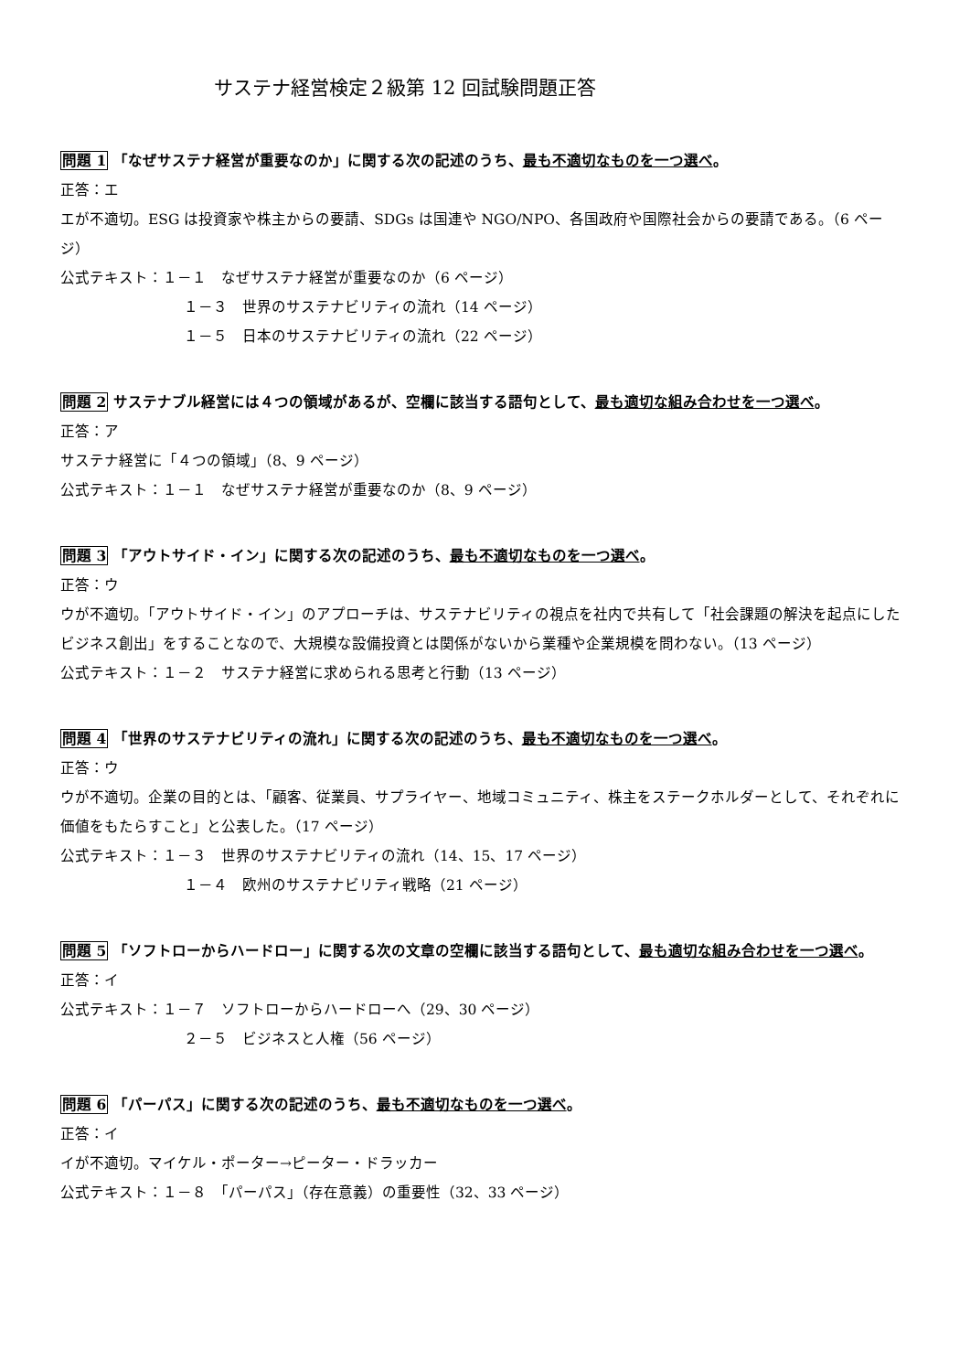サステナ経営検定２級第 12 回試験問題正答
問題 1 「なぜサステナ経営が重要なのか」に関する次の記述のうち、最も不適切なものを一つ選べ。
正答：エ
エが不適切。ESG は投資家や株主からの要請、SDGs は国連や NGO/NPO、各国政府や国際社会からの要請である。（6 ページ）
公式テキスト：１－１　なぜサステナ経営が重要なのか（6 ページ）
１－３　世界のサステナビリティの流れ（14 ページ）
１－５　日本のサステナビリティの流れ（22 ページ）
問題 2 サステナブル経営には４つの領域があるが、空欄に該当する語句として、最も適切な組み合わせを一つ選べ。
正答：ア
サステナ経営に「４つの領域」（8、9 ページ）
公式テキスト：１－１　なぜサステナ経営が重要なのか（8、9 ページ）
問題 3 「アウトサイド・イン」に関する次の記述のうち、最も不適切なものを一つ選べ。
正答：ウ
ウが不適切。「アウトサイド・イン」のアプローチは、サステナビリティの視点を社内で共有して「社会課題の解決を起点にしたビジネス創出」をすることなので、大規模な設備投資とは関係がないから業種や企業規模を問わない。（13 ページ）
公式テキスト：１－２　サステナ経営に求められる思考と行動（13 ページ）
問題 4 「世界のサステナビリティの流れ」に関する次の記述のうち、最も不適切なものを一つ選べ。
正答：ウ
ウが不適切。企業の目的とは、「顧客、従業員、サプライヤー、地域コミュニティ、株主をステークホルダーとして、それぞれに価値をもたらすこと」と公表した。（17 ページ）
公式テキスト：１－３　世界のサステナビリティの流れ（14、15、17 ページ）
１－４　欧州のサステナビリティ戦略（21 ページ）
問題 5 「ソフトローからハードロー」に関する次の文章の空欄に該当する語句として、最も適切な組み合わせを一つ選べ。
正答：イ
公式テキスト：１－７　ソフトローからハードローへ（29、30 ページ）
２－５　ビジネスと人権（56 ページ）
問題 6 「パーパス」に関する次の記述のうち、最も不適切なものを一つ選べ。
正答：イ
イが不適切。マイケル・ポーター→ピーター・ドラッカー
公式テキスト：１－８　「パーパス」（存在意義）の重要性（32、33 ページ）